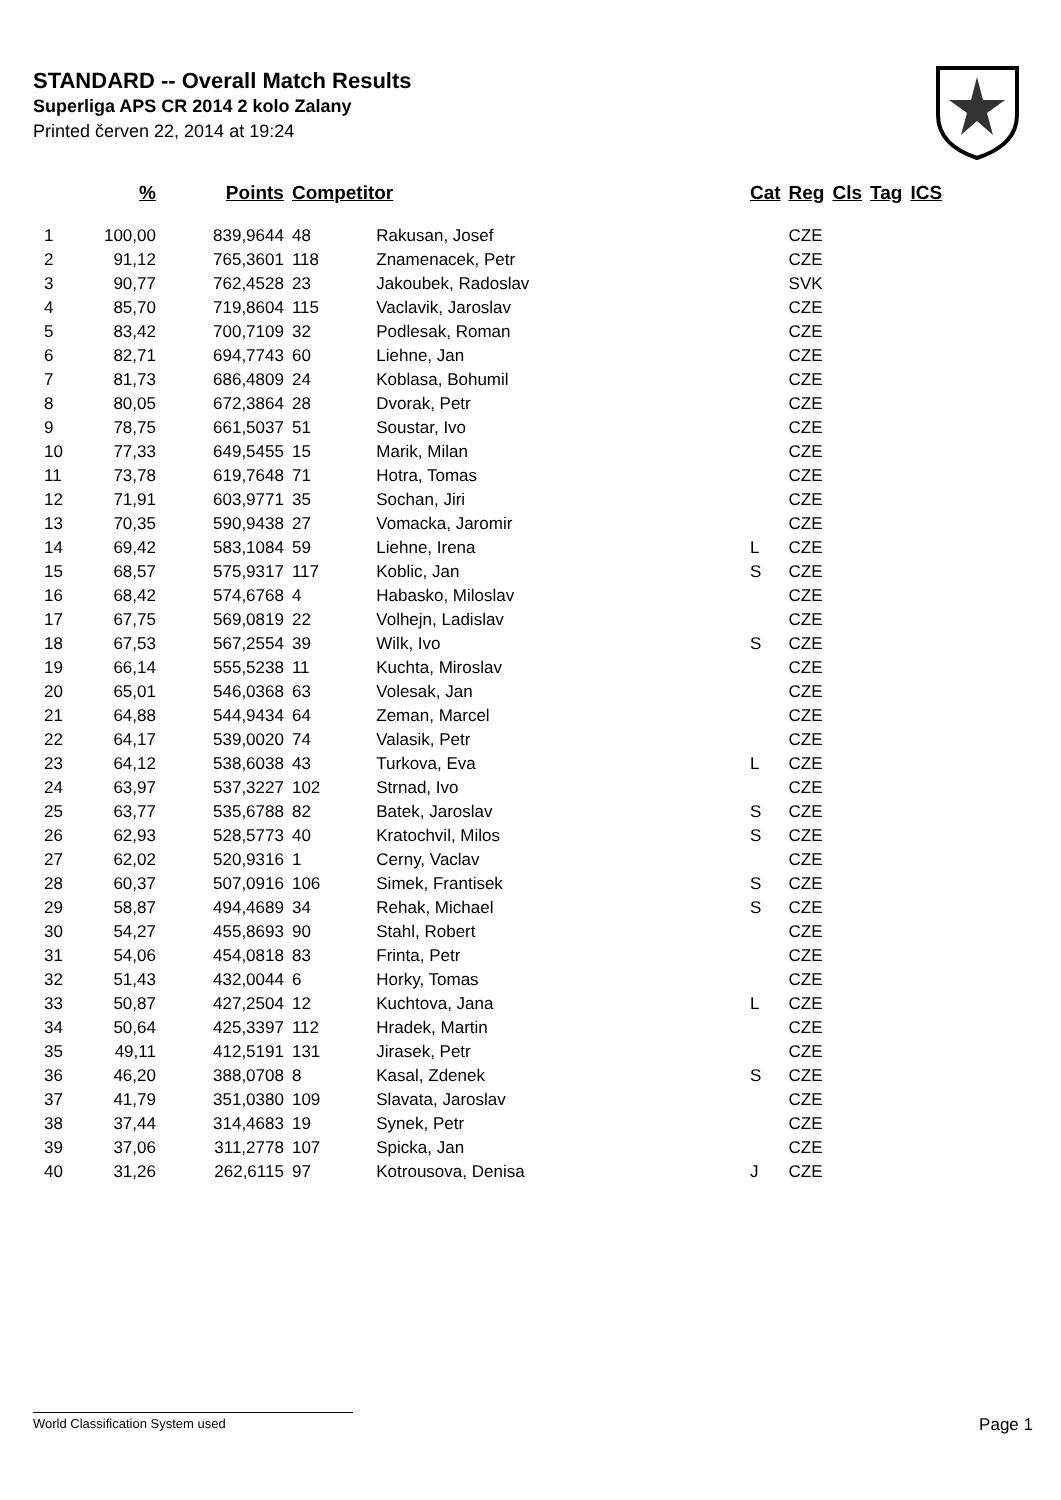STANDARD -- Overall Match Results
Superliga APS CR 2014 2 kolo Zalany
Printed červen 22, 2014 at 19:24
| | % | Points | Competitor | | Cat | Reg | Cls | Tag | ICS |
| --- | --- | --- | --- | --- | --- | --- | --- | --- | --- |
| 1 | 100,00 | 839,9644 | 48 | Rakusan, Josef | | CZE | | | |
| 2 | 91,12 | 765,3601 | 118 | Znamenacek, Petr | | CZE | | | |
| 3 | 90,77 | 762,4528 | 23 | Jakoubek, Radoslav | | SVK | | | |
| 4 | 85,70 | 719,8604 | 115 | Vaclavik, Jaroslav | | CZE | | | |
| 5 | 83,42 | 700,7109 | 32 | Podlesak, Roman | | CZE | | | |
| 6 | 82,71 | 694,7743 | 60 | Liehne, Jan | | CZE | | | |
| 7 | 81,73 | 686,4809 | 24 | Koblasa, Bohumil | | CZE | | | |
| 8 | 80,05 | 672,3864 | 28 | Dvorak, Petr | | CZE | | | |
| 9 | 78,75 | 661,5037 | 51 | Soustar, Ivo | | CZE | | | |
| 10 | 77,33 | 649,5455 | 15 | Marik, Milan | | CZE | | | |
| 11 | 73,78 | 619,7648 | 71 | Hotra, Tomas | | CZE | | | |
| 12 | 71,91 | 603,9771 | 35 | Sochan, Jiri | | CZE | | | |
| 13 | 70,35 | 590,9438 | 27 | Vomacka, Jaromir | | CZE | | | |
| 14 | 69,42 | 583,1084 | 59 | Liehne, Irena | L | CZE | | | |
| 15 | 68,57 | 575,9317 | 117 | Koblic, Jan | S | CZE | | | |
| 16 | 68,42 | 574,6768 | 4 | Habasko, Miloslav | | CZE | | | |
| 17 | 67,75 | 569,0819 | 22 | Volhejn, Ladislav | | CZE | | | |
| 18 | 67,53 | 567,2554 | 39 | Wilk, Ivo | S | CZE | | | |
| 19 | 66,14 | 555,5238 | 11 | Kuchta, Miroslav | | CZE | | | |
| 20 | 65,01 | 546,0368 | 63 | Volesak, Jan | | CZE | | | |
| 21 | 64,88 | 544,9434 | 64 | Zeman, Marcel | | CZE | | | |
| 22 | 64,17 | 539,0020 | 74 | Valasik, Petr | | CZE | | | |
| 23 | 64,12 | 538,6038 | 43 | Turkova, Eva | L | CZE | | | |
| 24 | 63,97 | 537,3227 | 102 | Strnad, Ivo | | CZE | | | |
| 25 | 63,77 | 535,6788 | 82 | Batek, Jaroslav | S | CZE | | | |
| 26 | 62,93 | 528,5773 | 40 | Kratochvil, Milos | S | CZE | | | |
| 27 | 62,02 | 520,9316 | 1 | Cerny, Vaclav | | CZE | | | |
| 28 | 60,37 | 507,0916 | 106 | Simek, Frantisek | S | CZE | | | |
| 29 | 58,87 | 494,4689 | 34 | Rehak, Michael | S | CZE | | | |
| 30 | 54,27 | 455,8693 | 90 | Stahl, Robert | | CZE | | | |
| 31 | 54,06 | 454,0818 | 83 | Frinta, Petr | | CZE | | | |
| 32 | 51,43 | 432,0044 | 6 | Horky, Tomas | | CZE | | | |
| 33 | 50,87 | 427,2504 | 12 | Kuchtova, Jana | L | CZE | | | |
| 34 | 50,64 | 425,3397 | 112 | Hradek, Martin | | CZE | | | |
| 35 | 49,11 | 412,5191 | 131 | Jirasek, Petr | | CZE | | | |
| 36 | 46,20 | 388,0708 | 8 | Kasal, Zdenek | S | CZE | | | |
| 37 | 41,79 | 351,0380 | 109 | Slavata, Jaroslav | | CZE | | | |
| 38 | 37,44 | 314,4683 | 19 | Synek, Petr | | CZE | | | |
| 39 | 37,06 | 311,2778 | 107 | Spicka, Jan | | CZE | | | |
| 40 | 31,26 | 262,6115 | 97 | Kotrousova, Denisa | J | CZE | | | |
World Classification System used Page 1